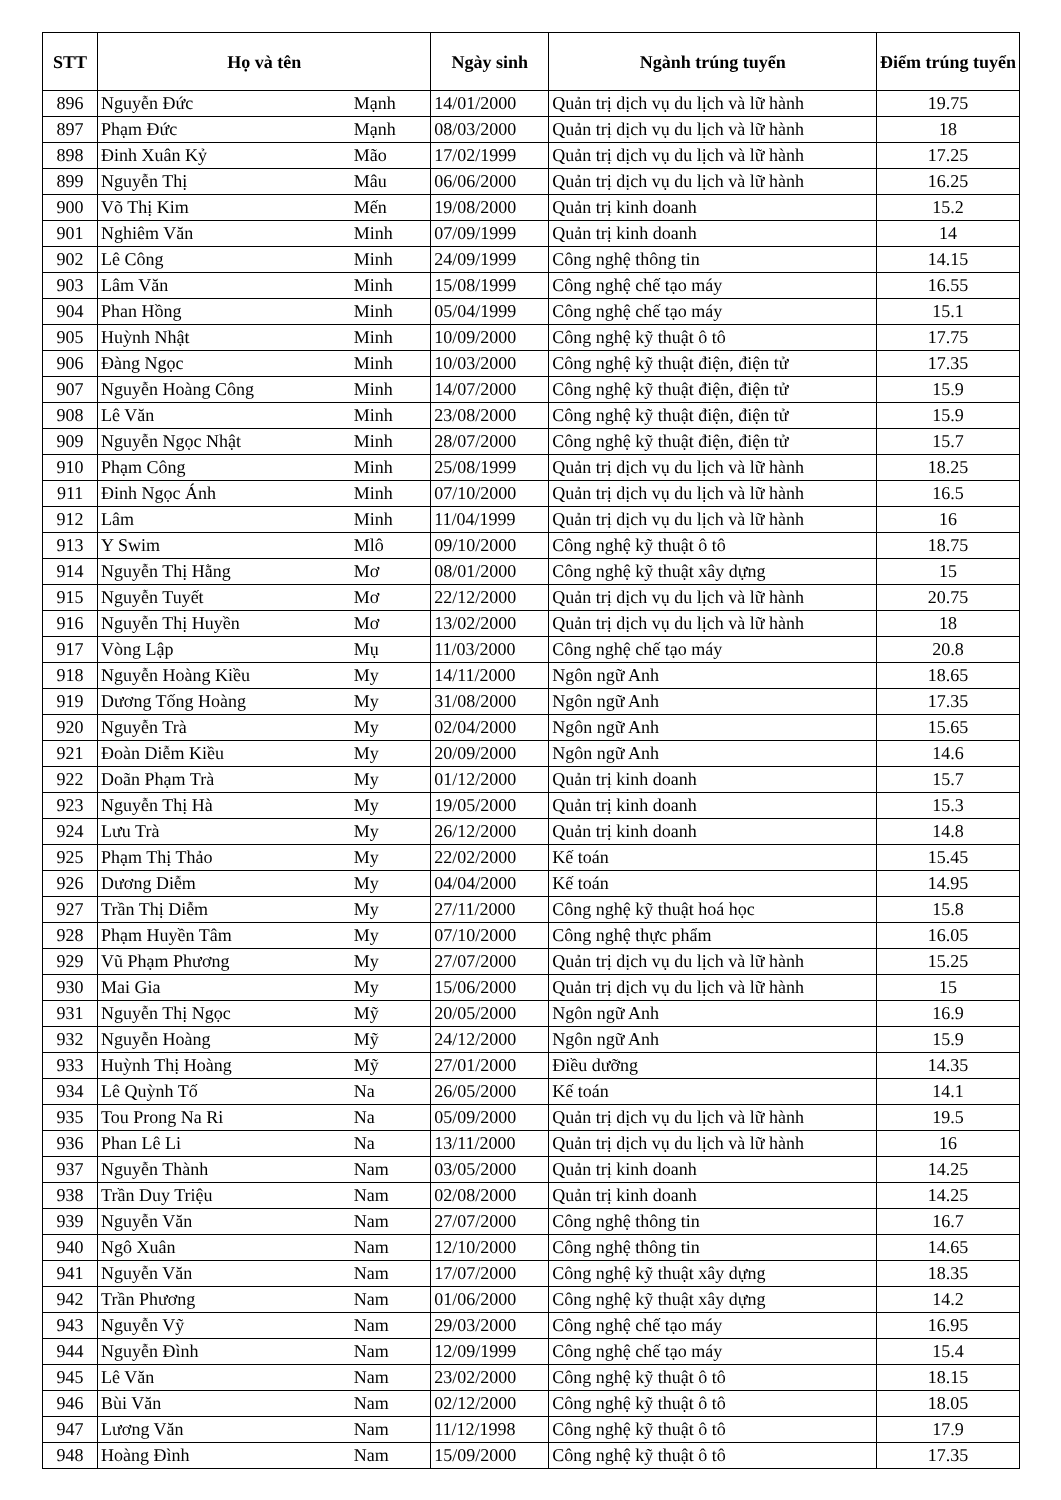| STT | Họ và tên | | Ngày sinh | Ngành trúng tuyển | Điểm trúng tuyển |
| --- | --- | --- | --- | --- | --- |
| 896 | Nguyễn Đức | Mạnh | 14/01/2000 | Quản trị dịch vụ du lịch và lữ hành | 19.75 |
| 897 | Phạm Đức | Mạnh | 08/03/2000 | Quản trị dịch vụ du lịch và lữ hành | 18 |
| 898 | Đinh Xuân Kỷ | Mão | 17/02/1999 | Quản trị dịch vụ du lịch và lữ hành | 17.25 |
| 899 | Nguyễn Thị | Mâu | 06/06/2000 | Quản trị dịch vụ du lịch và lữ hành | 16.25 |
| 900 | Võ Thị Kim | Mến | 19/08/2000 | Quản trị kinh doanh | 15.2 |
| 901 | Nghiêm Văn | Minh | 07/09/1999 | Quản trị kinh doanh | 14 |
| 902 | Lê Công | Minh | 24/09/1999 | Công nghệ thông tin | 14.15 |
| 903 | Lâm Văn | Minh | 15/08/1999 | Công nghệ chế tạo máy | 16.55 |
| 904 | Phan Hồng | Minh | 05/04/1999 | Công nghệ chế tạo máy | 15.1 |
| 905 | Huỳnh Nhật | Minh | 10/09/2000 | Công nghệ kỹ thuật ô tô | 17.75 |
| 906 | Đàng Ngọc | Minh | 10/03/2000 | Công nghệ kỹ thuật điện, điện tử | 17.35 |
| 907 | Nguyễn Hoàng Công | Minh | 14/07/2000 | Công nghệ kỹ thuật điện, điện tử | 15.9 |
| 908 | Lê Văn | Minh | 23/08/2000 | Công nghệ kỹ thuật điện, điện tử | 15.9 |
| 909 | Nguyễn Ngọc Nhật | Minh | 28/07/2000 | Công nghệ kỹ thuật điện, điện tử | 15.7 |
| 910 | Phạm Công | Minh | 25/08/1999 | Quản trị dịch vụ du lịch và lữ hành | 18.25 |
| 911 | Đinh Ngọc Ánh | Minh | 07/10/2000 | Quản trị dịch vụ du lịch và lữ hành | 16.5 |
| 912 | Lâm | Minh | 11/04/1999 | Quản trị dịch vụ du lịch và lữ hành | 16 |
| 913 | Y Swim | Mlô | 09/10/2000 | Công nghệ kỹ thuật ô tô | 18.75 |
| 914 | Nguyễn Thị Hằng | Mơ | 08/01/2000 | Công nghệ kỹ thuật xây dựng | 15 |
| 915 | Nguyễn Tuyết | Mơ | 22/12/2000 | Quản trị dịch vụ du lịch và lữ hành | 20.75 |
| 916 | Nguyễn Thị Huyền | Mơ | 13/02/2000 | Quản trị dịch vụ du lịch và lữ hành | 18 |
| 917 | Vòng Lập | Mụ | 11/03/2000 | Công nghệ chế tạo máy | 20.8 |
| 918 | Nguyễn Hoàng Kiều | My | 14/11/2000 | Ngôn ngữ Anh | 18.65 |
| 919 | Dương Tống Hoàng | My | 31/08/2000 | Ngôn ngữ Anh | 17.35 |
| 920 | Nguyễn Trà | My | 02/04/2000 | Ngôn ngữ Anh | 15.65 |
| 921 | Đoàn Diễm Kiều | My | 20/09/2000 | Ngôn ngữ Anh | 14.6 |
| 922 | Doãn Phạm Trà | My | 01/12/2000 | Quản trị kinh doanh | 15.7 |
| 923 | Nguyễn Thị Hà | My | 19/05/2000 | Quản trị kinh doanh | 15.3 |
| 924 | Lưu Trà | My | 26/12/2000 | Quản trị kinh doanh | 14.8 |
| 925 | Phạm Thị Thảo | My | 22/02/2000 | Kế toán | 15.45 |
| 926 | Dương Diễm | My | 04/04/2000 | Kế toán | 14.95 |
| 927 | Trần Thị Diễm | My | 27/11/2000 | Công nghệ kỹ thuật hoá học | 15.8 |
| 928 | Phạm Huyền Tâm | My | 07/10/2000 | Công nghệ thực phẩm | 16.05 |
| 929 | Vũ Phạm Phương | My | 27/07/2000 | Quản trị dịch vụ du lịch và lữ hành | 15.25 |
| 930 | Mai Gia | My | 15/06/2000 | Quản trị dịch vụ du lịch và lữ hành | 15 |
| 931 | Nguyễn Thị Ngọc | Mỹ | 20/05/2000 | Ngôn ngữ Anh | 16.9 |
| 932 | Nguyễn Hoàng | Mỹ | 24/12/2000 | Ngôn ngữ Anh | 15.9 |
| 933 | Huỳnh Thị Hoàng | Mỹ | 27/01/2000 | Điều dưỡng | 14.35 |
| 934 | Lê Quỳnh Tố | Na | 26/05/2000 | Kế toán | 14.1 |
| 935 | Tou Prong Na Ri | Na | 05/09/2000 | Quản trị dịch vụ du lịch và lữ hành | 19.5 |
| 936 | Phan Lê Li | Na | 13/11/2000 | Quản trị dịch vụ du lịch và lữ hành | 16 |
| 937 | Nguyễn Thành | Nam | 03/05/2000 | Quản trị kinh doanh | 14.25 |
| 938 | Trần Duy Triệu | Nam | 02/08/2000 | Quản trị kinh doanh | 14.25 |
| 939 | Nguyễn Văn | Nam | 27/07/2000 | Công nghệ thông tin | 16.7 |
| 940 | Ngô Xuân | Nam | 12/10/2000 | Công nghệ thông tin | 14.65 |
| 941 | Nguyễn Văn | Nam | 17/07/2000 | Công nghệ kỹ thuật xây dựng | 18.35 |
| 942 | Trần Phương | Nam | 01/06/2000 | Công nghệ kỹ thuật xây dựng | 14.2 |
| 943 | Nguyễn Vỹ | Nam | 29/03/2000 | Công nghệ chế tạo máy | 16.95 |
| 944 | Nguyễn Đình | Nam | 12/09/1999 | Công nghệ chế tạo máy | 15.4 |
| 945 | Lê Văn | Nam | 23/02/2000 | Công nghệ kỹ thuật ô tô | 18.15 |
| 946 | Bùi Văn | Nam | 02/12/2000 | Công nghệ kỹ thuật ô tô | 18.05 |
| 947 | Lương Văn | Nam | 11/12/1998 | Công nghệ kỹ thuật ô tô | 17.9 |
| 948 | Hoàng Đình | Nam | 15/09/2000 | Công nghệ kỹ thuật ô tô | 17.35 |